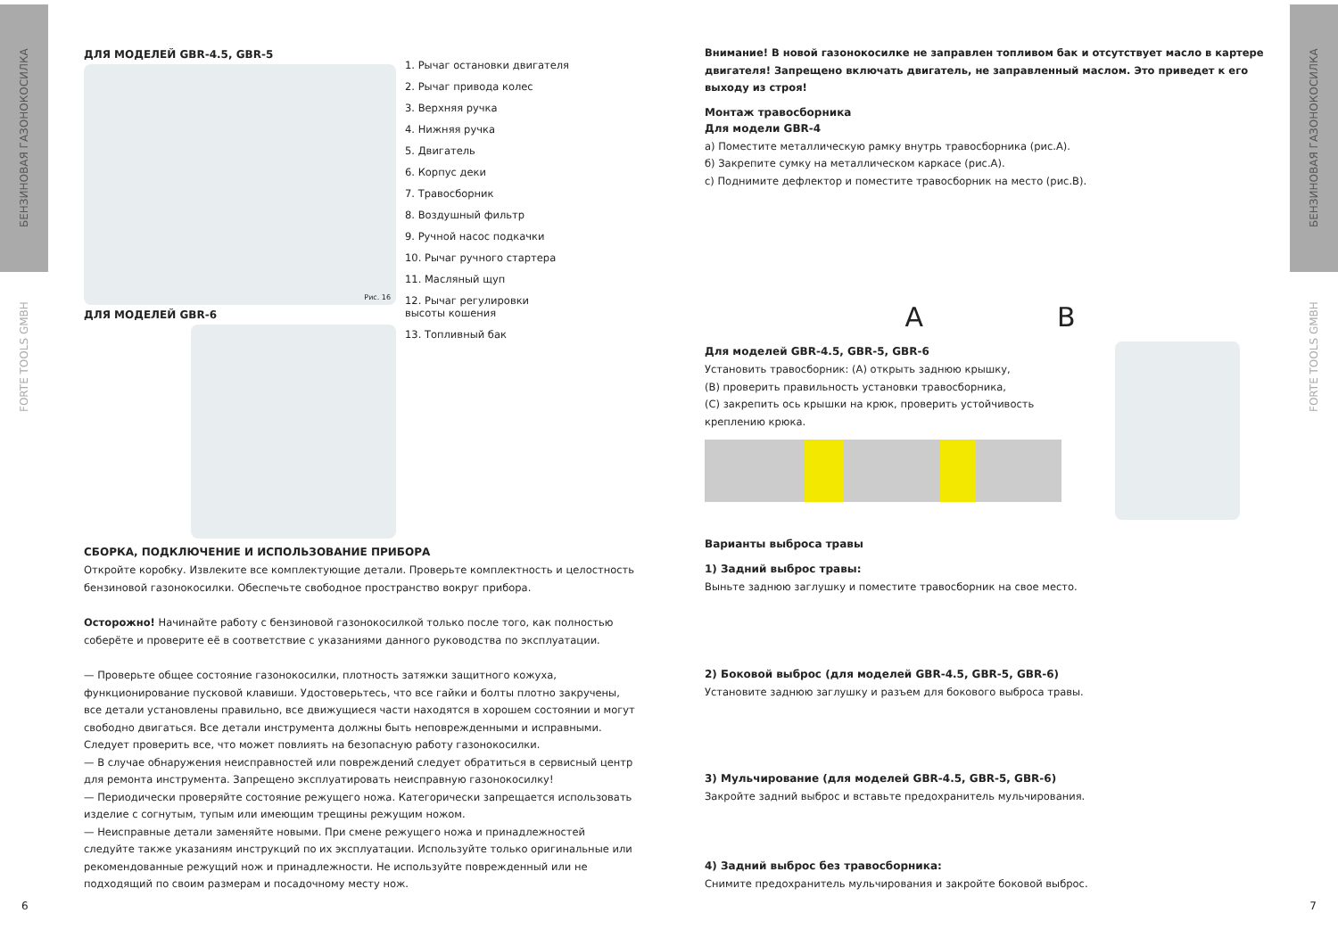БЕНЗИНОВАЯ ГАЗОНОКОСИЛКА
FORTE TOOLS GMBH
БЕНЗИНОВАЯ ГАЗОНОКОСИЛКА
FORTE TOOLS GMBH
ДЛЯ МОДЕЛЕЙ GBR-4.5, GBR-5
Рис. 16
ДЛЯ МОДЕЛЕЙ GBR-6
1. Рычаг остановки двигателя
2. Рычаг привода колес
3. Верхняя ручка
4. Нижняя ручка
5. Двигатель
6. Корпус деки
7. Травосборник
8. Воздушный фильтр
9. Ручной насос подкачки
10. Рычаг ручного стартера
11. Масляный щуп
12. Рычаг регулировки
высоты кошения
13. Топливный бак
СБОРКА, ПОДКЛЮЧЕНИЕ И ИСПОЛЬЗОВАНИЕ ПРИБОРА
Откройте коробку. Извлеките все комплектующие детали. Проверьте комплектность и целостность бензиновой газонокосилки. Обеспечьте свободное пространство вокруг прибора.
Осторожно! Начинайте работу с бензиновой газонокосилкой только после того, как полностью соберёте и проверите её в соответствие с указаниями данного руководства по эксплуатации.
— Проверьте общее состояние газонокосилки, плотность затяжки защитного кожуха, функционирование пусковой клавиши. Удостоверьтесь, что все гайки и болты плотно закручены, все детали установлены правильно, все движущиеся части находятся в хорошем состоянии и могут свободно двигаться. Все детали инструмента должны быть неповрежденными и исправными. Следует проверить все, что может повлиять на безопасную работу газонокосилки.
— В случае обнаружения неисправностей или повреждений следует обратиться в сервисный центр для ремонта инструмента. Запрещено эксплуатировать неисправную газонокосилку!
— Периодически проверяйте состояние режущего ножа. Категорически запрещается использовать изделие с согнутым, тупым или имеющим трещины режущим ножом.
— Неисправные детали заменяйте новыми. При смене режущего ножа и принадлежностей следуйте также указаниям инструкций по их эксплуатации. Используйте только оригинальные или рекомендованные режущий нож и принадлежности. Не используйте поврежденный или не подходящий по своим размерам и посадочному месту нож.
6
Внимание! В новой газонокосилке не заправлен топливом бак и отсутствует масло в картере двигателя! Запрещено включать двигатель, не заправленный маслом. Это приведет к его выходу из строя!
Монтаж травосборника
Для модели GBR-4
a) Поместите металлическую рамку внутрь травосборника (рис.A).
б) Закрепите сумку на металлическом каркасе (рис.A).
c) Поднимите дефлектор и поместите травосборник на место (рис.B).
A B
Для моделей GBR-4.5, GBR-5, GBR-6
Установить травосборник: (A) открыть заднюю крышку,
(B) проверить правильность установки травосборника,
(C) закрепить ось крышки на крюк, проверить устойчивость креплению крюка.
Варианты выброса травы
1) Задний выброс травы:
Выньте заднюю заглушку и поместите травосборник на свое место.
2) Боковой выброс (для моделей GBR-4.5, GBR-5, GBR-6)
Установите заднюю заглушку и разъем для бокового выброса травы.
3) Мульчирование (для моделей GBR-4.5, GBR-5, GBR-6)
Закройте задний выброс и вставьте предохранитель мульчирования.
4) Задний выброс без травосборника:
Снимите предохранитель мульчирования и закройте боковой выброс.
7